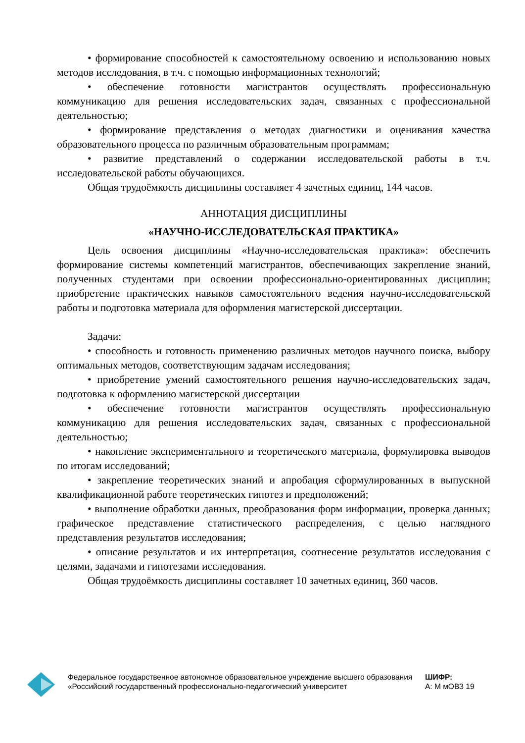• формирование способностей к самостоятельному освоению и использованию новых методов исследования, в т.ч. с помощью информационных технологий;
• обеспечение готовности магистрантов осуществлять профессиональную коммуникацию для решения исследовательских задач, связанных с профессиональной деятельностью;
• формирование представления о методах диагностики и оценивания качества образовательного процесса по различным образовательным программам;
• развитие представлений о содержании исследовательской работы в т.ч. исследовательской работы обучающихся.
Общая трудоёмкость дисциплины составляет 4 зачетных единиц, 144 часов.
АННОТАЦИЯ ДИСЦИПЛИНЫ
«НАУЧНО-ИССЛЕДОВАТЕЛЬСКАЯ ПРАКТИКА»
Цель освоения дисциплины «Научно-исследовательская практика»: обеспечить формирование системы компетенций магистрантов, обеспечивающих закрепление знаний, полученных студентами при освоении профессионально-ориентированных дисциплин; приобретение практических навыков самостоятельного ведения научно-исследовательской работы и подготовка материала для оформления магистерской диссертации.
Задачи:
• способность и готовность применению различных методов научного поиска, выбору оптимальных методов, соответствующим задачам исследования;
• приобретение умений самостоятельного решения научно-исследовательских задач, подготовка к оформлению магистерской диссертации
• обеспечение готовности магистрантов осуществлять профессиональную коммуникацию для решения исследовательских задач, связанных с профессиональной деятельностью;
• накопление экспериментального и теоретического материала, формулировка выводов по итогам исследований;
• закрепление теоретических знаний и апробация сформулированных в выпускной квалификационной работе теоретических гипотез и предположений;
• выполнение обработки данных, преобразования форм информации, проверка данных; графическое представление статистического распределения, с целью наглядного представления результатов исследования;
• описание результатов и их интерпретация, соотнесение результатов исследования с целями, задачами и гипотезами исследования.
Общая трудоёмкость дисциплины составляет 10 зачетных единиц, 360 часов.
Федеральное государственное автономное образовательное учреждение высшего образования «Российский государственный профессионально-педагогический университет
ШИФР:
А: М мОВЗ 19